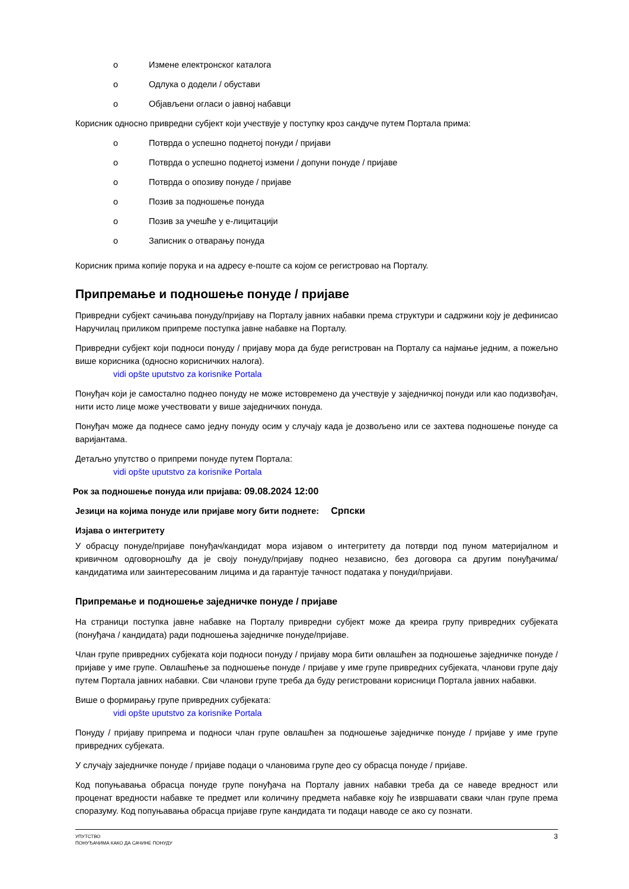o Измене електронског каталога
o Одлука о додели / обустави
o Објављени огласи о јавној набавци
Корисник односно привредни субјект који учествује у поступку кроз сандуче путем Портала прима:
o Потврда о успешно поднетој понуди / пријави
o Потврда о успешно поднетој измени / допуни понуде / пријаве
o Потврда о опозиву понуде / пријаве
o Позив за подношење понуда
o Позив за учешће у е-лицитацији
o Записник о отварању понуда
Корисник прима копије порука и на адресу е-поште са којом се регистровао на Порталу.
Припремање и подношење понуде / пријаве
Привредни субјект сачињава понуду/пријаву на Порталу јавних набавки према структури и садржини коју је дефинисао Наручилац приликом припреме поступка јавне набавке на Порталу.
Привредни субјект који подноси понуду / пријаву мора да буде регистрован на Порталу са најмање једним, а пожељно више корисника (односно корисничких налога).
vidi opšte uputstvo za korisnike Portala
Понуђач који је самостално поднео понуду не може истовремено да учествује у заједничкој понуди или као подизвођач, нити исто лице може учествовати у више заједничких понуда.
Понуђач може да поднесе само једну понуду осим у случају када је дозвољено или се захтева подношење понуде са варијантама.
Детаљно упутство о припреми понуде путем Портала:
vidi opšte uputstvo za korisnike Portala
Рок за подношење понуда или пријава: 09.08.2024 12:00
Језици на којима понуде или пријаве могу бити поднете: Српски
Изјава о интегритету
У обрасцу понуде/пријаве понуђач/кандидат мора изјавом о интегритету да потврди под пуном материјалном и кривичном одговорношћу да је своју понуду/пријаву поднео независно, без договора са другим понуђачима/кандидатима или заинтересованим лицима и да гарантује тачност података у понуди/пријави.
Припремање и подношење заједничке понуде / пријаве
На страници поступка јавне набавке на Порталу привредни субјект може да креира групу привредних субјеката (понуђача / кандидата) ради подношења заједничке понуде/пријаве.
Члан групе привредних субјеката који подноси понуду / пријаву мора бити овлашћен за подношење заједничке понуде / пријаве у име групе. Овлашћење за подношење понуде / пријаве у име групе привредних субјеката, чланови групе дају путем Портала јавних набавки. Сви чланови групе треба да буду регистровани корисници Портала јавних набавки.
Више о формирању групе привредних субјеката:
vidi opšte uputstvo za korisnike Portala
Понуду / пријаву припрема и подноси члан групе овлашћен за подношење заједничке понуде / пријаве у име групе привредних субјеката.
У случају заједничке понуде / пријаве подаци о члановима групе део су обрасца понуде / пријаве.
Код попуњавања обрасца понуде групе понуђача на Порталу јавних набавки треба да се наведе вредност или проценат вредности набавке те предмет или количину предмета набавке коју ће извршавати сваки члан групе према споразуму. Код попуњавања обрасца пријаве групе кандидата ти подаци наводе се ако су познати.
УПУТСТВО
ПОНУЂАЧИМА КАКО ДА САЧИНЕ ПОНУДУ
3